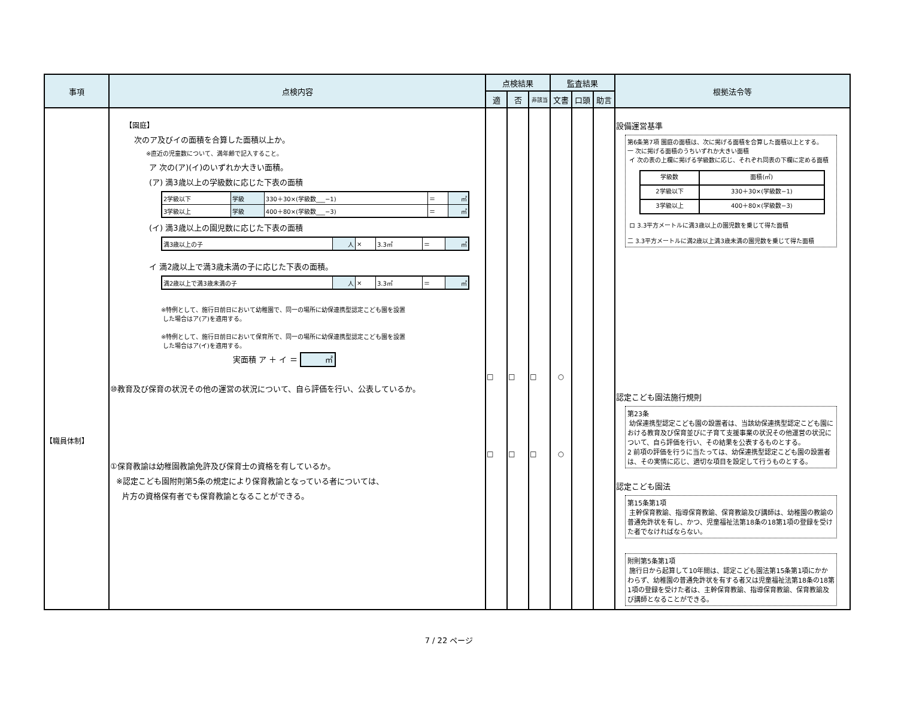| 事項 | 点検内容 | 点検結果 | | | 監査結果 | | | 根拠法令等 |
| --- | --- | --- | --- | --- | --- | --- | --- | --- |
| | | 適 | 否 | 非該当 | 文書 | 口頭 | 助言 | |
| 【職員体制】 | 【園庭】 次のア及びイの面積を合算した面積以上か。 ※直近の児童数について、満年齢で記入すること。 ア 次の(ア)(イ)のいずれか大きい面積。 (ア) 満3歳以上の学級数に応じた下表の面積 / 2学級以下 / 学級 / 330＋30×(学級数___−1) / ＝ / ㎡ / / 3学級以上 / 学級 / 400＋80×(学級数___−3) / ＝ / ㎡ / (イ) 満3歳以上の園児数に応じた下表の面積 / 満3歳以上の子 / 人 / × / 3.3㎡ / ＝ / ㎡ / イ 満2歳以上で満3歳未満の子に応じた下表の面積。 / 満2歳以上で満3歳未満の子 / 人 / × / 3.3㎡ / ＝ / ㎡ / ※特例として、施行日前日において幼稚園で、同一の場所に幼保連携型認定こども園を設置 した場合はア(ア)を適用する。 ※特例として、施行日前日において保育所で、同一の場所に幼保連携型認定こども園を設置 した場合はア(イ)を適用する。 実面積 ア ＋ イ ＝ ㎡ ⑩教育及び保育の状況その他の運営の状況について、自ら評価を行い、公表しているか。 ①保育教諭は幼稚園教諭免許及び保育士の資格を有しているか。 ※認定こども園附則第5条の規定により保育教諭となっている者については、 片方の資格保有者でも保育教諭となることができる。 | □ □ | □ □ | □ □ | ○ ○ | | | 設備運営基準 第6条第7項 園庭の面積は、次に掲げる面積を合算した面積以上とする。 一 次に掲げる面積のうちいずれか大きい面積 イ 次の表の上欄に掲げる学級数に応じ、それぞれ同表の下欄に定める面積 / 学級数 / 面積(㎡) / / 2学級以下 / 330＋30×(学級数−1) / / 3学級以上 / 400＋80×(学級数−3) / ロ 3.3平方メートルに満3歳以上の園児数を乗じて得た面積 二 3.3平方メートルに満2歳以上満3歳未満の園児数を乗じて得た面積 認定こども園法施行規則 第23条 幼保連携型認定こども園の設置者は、当該幼保連携型認定こども園における教育及び保育並びに子育て支援事業の状況その他運営の状況について、自ら評価を行い、その結果を公表するものとする。 2 前項の評価を行うに当たっては、幼保連携型認定こども園の設置者は、その実情に応じ、適切な項目を設定して行うものとする。 認定こども園法 第15条第1項 主幹保育教諭、指導保育教諭、保育教諭及び講師は、幼稚園の教諭の普通免許状を有し、かつ、児童福祉法第18条の18第1項の登録を受けた者でなければならない。 附則第5条第1項 施行日から起算して10年間は、認定こども園法第15条第1項にかかわらず、幼稚園の普通免許状を有する者又は児童福祉法第18条の18第1項の登録を受けた者は、主幹保育教諭、指導保育教諭、保育教諭及び講師となることができる。 |
7 / 22 ページ